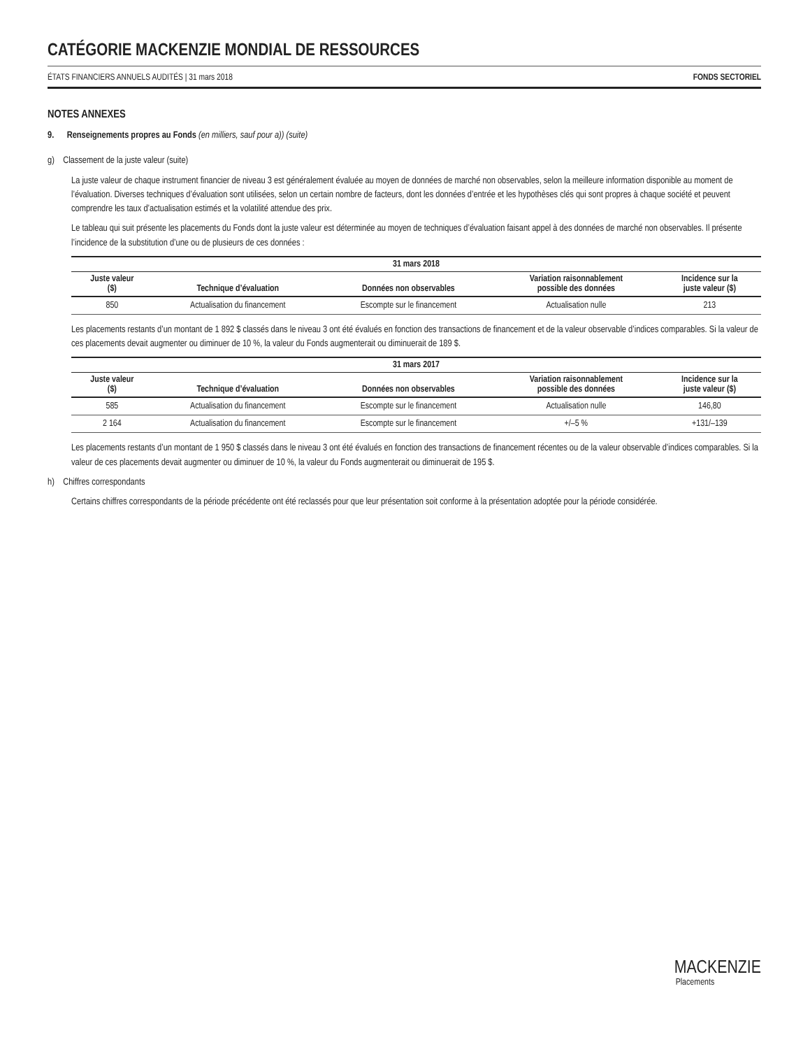CATÉGORIE MACKENZIE MONDIAL DE RESSOURCES
ÉTATS FINANCIERS ANNUELS AUDITÉS | 31 mars 2018 FONDS SECTORIEL
NOTES ANNEXES
9. Renseignements propres au Fonds (en milliers, sauf pour a)) (suite)
g) Classement de la juste valeur (suite)
La juste valeur de chaque instrument financier de niveau 3 est généralement évaluée au moyen de données de marché non observables, selon la meilleure information disponible au moment de l’évaluation. Diverses techniques d’évaluation sont utilisées, selon un certain nombre de facteurs, dont les données d’entrée et les hypothèses clés qui sont propres à chaque société et peuvent comprendre les taux d’actualisation estimés et la volatilité attendue des prix.
Le tableau qui suit présente les placements du Fonds dont la juste valeur est déterminée au moyen de techniques d’évaluation faisant appel à des données de marché non observables. Il présente l’incidence de la substitution d’une ou de plusieurs de ces données :
| 31 mars 2018 | | | | |
| --- | --- | --- | --- | --- |
| Juste valeur ($) | Technique d’évaluation | Données non observables | Variation raisonnablement possible des données | Incidence sur la juste valeur ($) |
| 850 | Actualisation du financement | Escompte sur le financement | Actualisation nulle | 213 |
Les placements restants d’un montant de 1 892 $ classés dans le niveau 3 ont été évalués en fonction des transactions de financement et de la valeur observable d’indices comparables. Si la valeur de ces placements devait augmenter ou diminuer de 10 %, la valeur du Fonds augmenterait ou diminuerait de 189 $.
| 31 mars 2017 | | | | |
| --- | --- | --- | --- | --- |
| Juste valeur ($) | Technique d’évaluation | Données non observables | Variation raisonnablement possible des données | Incidence sur la juste valeur ($) |
| 585 | Actualisation du financement | Escompte sur le financement | Actualisation nulle | 146,80 |
| 2 164 | Actualisation du financement | Escompte sur le financement | +/–5 % | +131/–139 |
Les placements restants d’un montant de 1 950 $ classés dans le niveau 3 ont été évalués en fonction des transactions de financement récentes ou de la valeur observable d’indices comparables. Si la valeur de ces placements devait augmenter ou diminuer de 10 %, la valeur du Fonds augmenterait ou diminuerait de 195 $.
h) Chiffres correspondants
Certains chiffres correspondants de la période précédente ont été reclassés pour que leur présentation soit conforme à la présentation adoptée pour la période considérée.
MACKENZIE
Placements